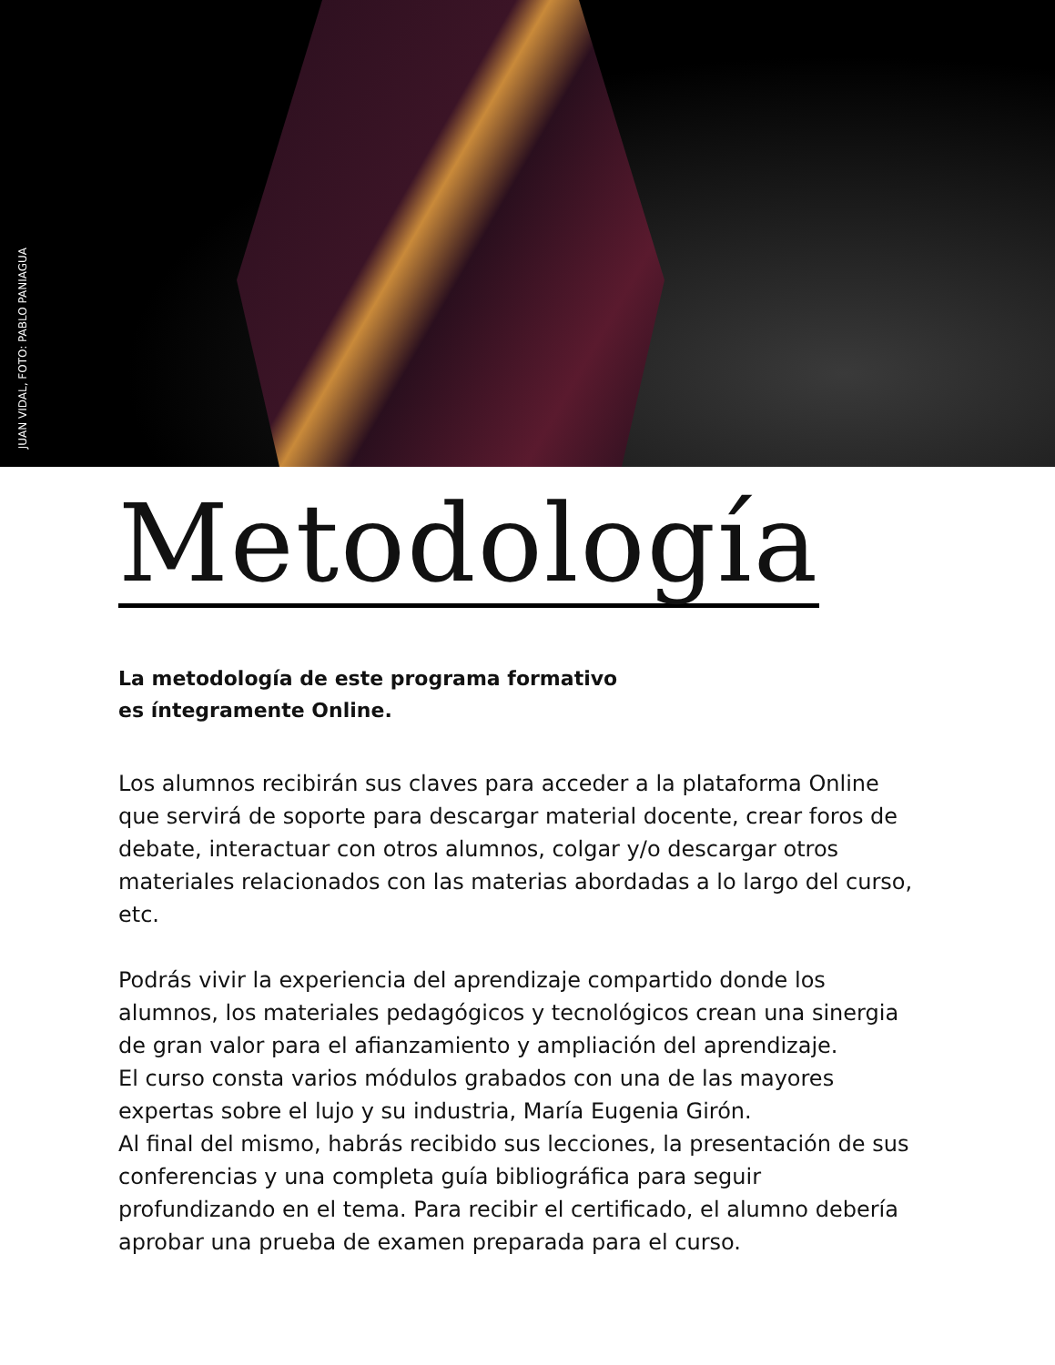JUAN VIDAL, FOTO: PABLO PANIAGUA
Metodología
La metodología de este programa formativo
es íntegramente Online.
Los alumnos recibirán sus claves para acceder a la plataforma Online que servirá de soporte para descargar material docente, crear foros de debate, interactuar con otros alumnos, colgar y/o descargar otros materiales relacionados con las materias abordadas a lo largo del curso, etc.
Podrás vivir la experiencia del aprendizaje compartido donde los alumnos, los materiales pedagógicos y tecnológicos crean una sinergia de gran valor para el afianzamiento y ampliación del aprendizaje.
El curso consta varios módulos grabados con una de las mayores expertas sobre el lujo y su industria, María Eugenia Girón.
Al final del mismo, habrás recibido sus lecciones, la presentación de sus conferencias y una completa guía bibliográfica para seguir profundizando en el tema. Para recibir el certificado, el alumno debería aprobar una prueba de examen preparada para el curso.